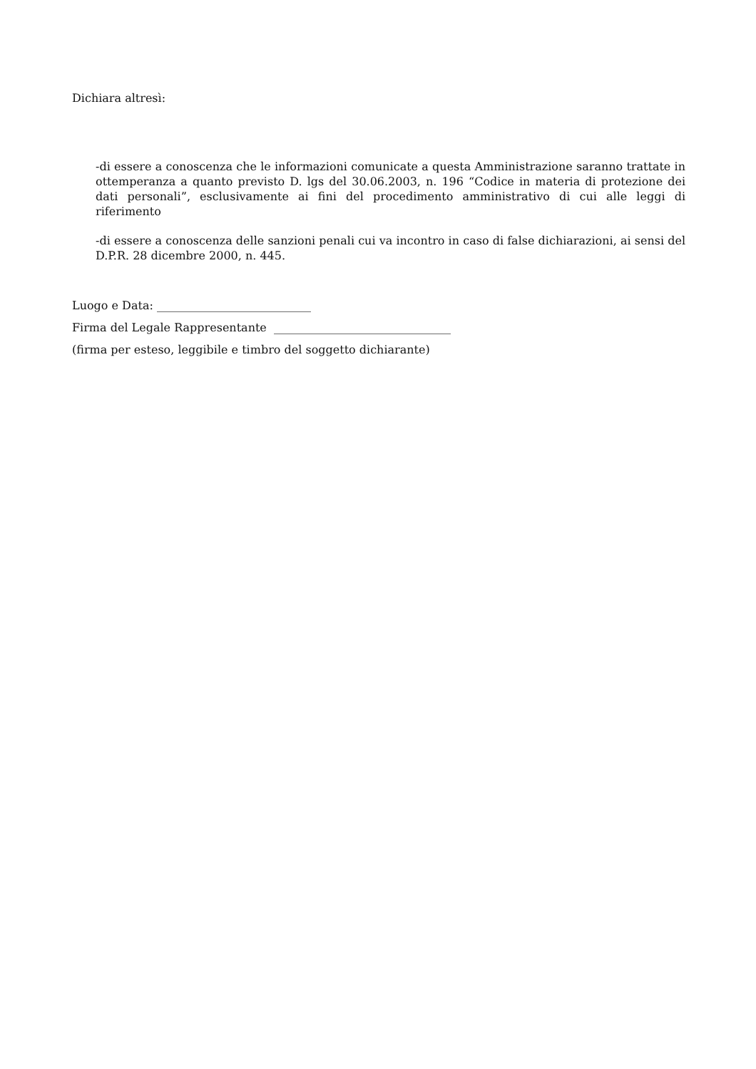Dichiara altresì:
-di essere a conoscenza che le informazioni comunicate a questa Amministrazione saranno trattate in ottemperanza a quanto previsto D. lgs del 30.06.2003, n. 196 “Codice in materia di protezione dei dati personali”, esclusivamente ai fini del procedimento amministrativo di cui alle leggi di riferimento
-di essere a conoscenza delle sanzioni penali cui va incontro in caso di false dichiarazioni, ai sensi del D.P.R. 28 dicembre 2000, n. 445.
Luogo e Data: ___________________________
Firma del Legale Rappresentante _______________________________
(firma per esteso, leggibile e timbro del soggetto dichiarante)